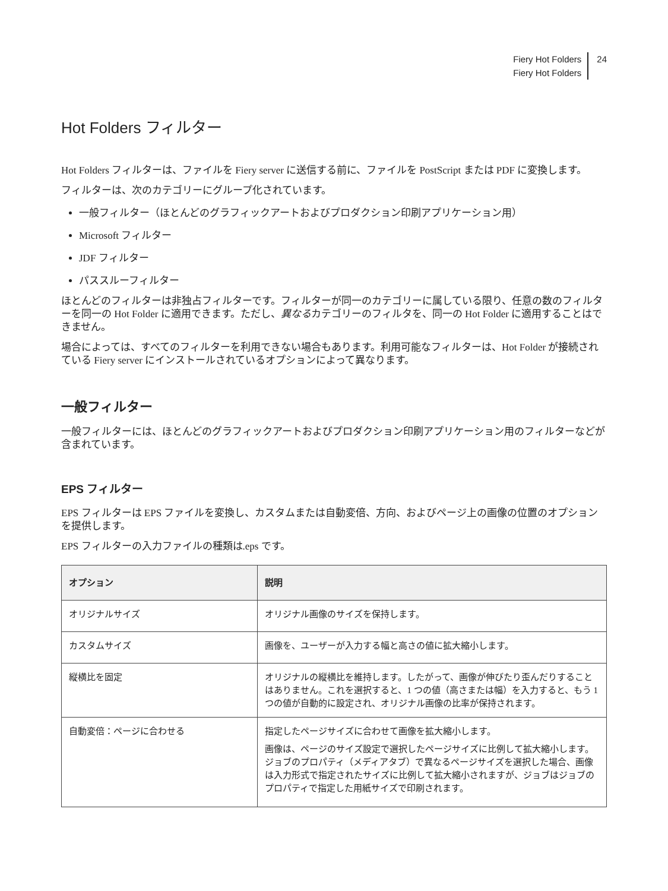Fiery Hot Folders
Fiery Hot Folders
24
Hot Folders フィルター
Hot Folders フィルターは、ファイルを Fiery server に送信する前に、ファイルを PostScript または PDF に変換します。
フィルターは、次のカテゴリーにグループ化されています。
一般フィルター（ほとんどのグラフィックアートおよびプロダクション印刷アプリケーション用）
Microsoft フィルター
JDF フィルター
パススルーフィルター
ほとんどのフィルターは非独占フィルターです。フィルターが同一のカテゴリーに属している限り、任意の数のフィルターを同一の Hot Folder に適用できます。ただし、異なるカテゴリーのフィルタを、同一の Hot Folder に適用することはできません。
場合によっては、すべてのフィルターを利用できない場合もあります。利用可能なフィルターは、Hot Folder が接続されている Fiery server にインストールされているオプションによって異なります。
一般フィルター
一般フィルターには、ほとんどのグラフィックアートおよびプロダクション印刷アプリケーション用のフィルターなどが含まれています。
EPS フィルター
EPS フィルターは EPS ファイルを変換し、カスタムまたは自動変倍、方向、およびページ上の画像の位置のオプションを提供します。
EPS フィルターの入力ファイルの種類は.eps です。
| オプション | 説明 |
| --- | --- |
| オリジナルサイズ | オリジナル画像のサイズを保持します。 |
| カスタムサイズ | 画像を、ユーザーが入力する幅と高さの値に拡大縮小します。 |
| 縦横比を固定 | オリジナルの縦横比を維持します。したがって、画像が伸びたり歪んだりすることはありません。これを選択すると、1 つの値（高さまたは幅）を入力すると、もう 1 つの値が自動的に設定され、オリジナル画像の比率が保持されます。 |
| 自動変倍：ページに合わせる | 指定したページサイズに合わせて画像を拡大縮小します。 画像は、ページのサイズ設定で選択したページサイズに比例して拡大縮小します。ジョブのプロパティ（メディアタブ）で異なるページサイズを選択した場合、画像は入力形式で指定されたサイズに比例して拡大縮小されますが、ジョブはジョブのプロパティで指定した用紙サイズで印刷されます。 |